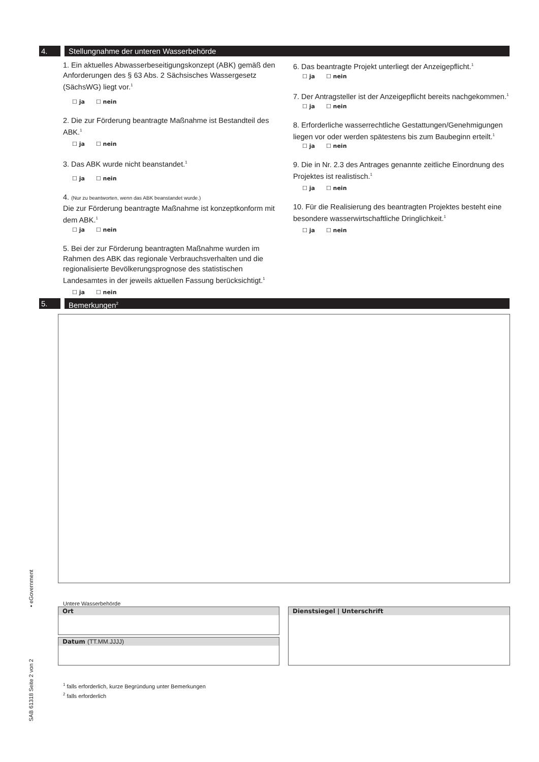4. Stellungnahme der unteren Wasserbehörde
1. Ein aktuelles Abwasserbeseitigungskonzept (ABK) gemäß den Anforderungen des § 63 Abs. 2 Sächsisches Wasserge­setz (SächsWG) liegt vor.<sup>1</sup>
☐ ja ☐ nein
2. Die zur Förderung beantragte Maßnahme ist Bestandteil des ABK.<sup>1</sup>
☐ ja ☐ nein
3. Das ABK wurde nicht beanstandet.<sup>1</sup>
☐ ja ☐ nein
4. (Nur zu beantworten, wenn das ABK beanstandet wurde.)
Die zur Förderung beantragte Maßnahme ist konzeptkon­form mit dem ABK.<sup>1</sup>
☐ ja ☐ nein
5. Bei der zur Förderung beantragten Maßnahme wurden im Rahmen des ABK das regionale Verbrauchsverhalten und die regionalisierte Bevölkerungsprognose des statistischen Landesamtes in der jeweils aktuellen Fassung berücksich­tigt.<sup>1</sup>
☐ ja ☐ nein
6. Das beantragte Projekt unterliegt der Anzeigepflicht.<sup>1</sup>
☐ ja ☐ nein
7. Der Antragsteller ist der Anzeigepflicht bereits nachge­kommen.<sup>1</sup>
☐ ja ☐ nein
8. Erforderliche wasserrechtliche Gestattungen/Genehmi­gungen liegen vor oder werden spätestens bis zum Baube­ginn erteilt.<sup>1</sup>
☐ ja ☐ nein
9. Die in Nr. 2.3 des Antrages genannte zeitliche Einordnung des Projektes ist realistisch.<sup>1</sup>
☐ ja ☐ nein
10. Für die Realisierung des beantragten Projektes besteht eine besondere wasserwirtschaftliche Dringlichkeit.<sup>1</sup>
☐ ja ☐ nein
5. Bemerkungen<sup>2</sup>
Untere Wasserbehörde
Ort
Datum (TT.MM.JJJJ)
Dienstsiegel | Unterschrift
<sup>1</sup> falls erforderlich, kurze Begründung unter Bemerkungen
<sup>2</sup> falls erforderlich
▪ eGovernment
SAB 61318 Seite 2 von 2